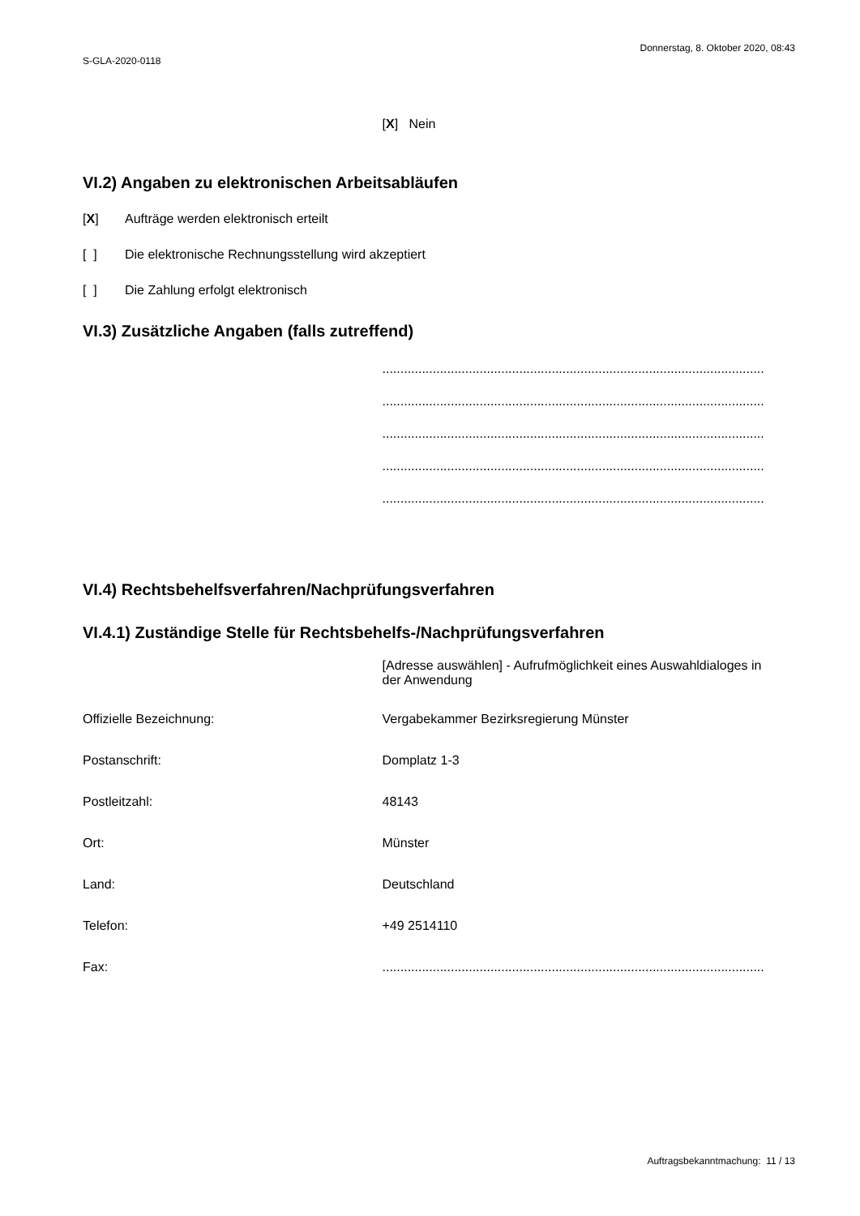S-GLA-2020-0118
Donnerstag, 8. Oktober 2020, 08:43
[X] Nein
VI.2) Angaben zu elektronischen Arbeitsabläufen
[X] Aufträge werden elektronisch erteilt
[ ] Die elektronische Rechnungsstellung wird akzeptiert
[ ] Die Zahlung erfolgt elektronisch
VI.3) Zusätzliche Angaben (falls zutreffend)
..........................................................................................................
..........................................................................................................
..........................................................................................................
..........................................................................................................
..........................................................................................................
VI.4) Rechtsbehelfsverfahren/Nachprüfungsverfahren
VI.4.1) Zuständige Stelle für Rechtsbehelfs-/Nachprüfungsverfahren
[Adresse auswählen] - Aufrufmöglichkeit eines Auswahldialoges in der Anwendung
Offizielle Bezeichnung: Vergabekammer Bezirksregierung Münster
Postanschrift: Domplatz 1-3
Postleitzahl: 48143
Ort: Münster
Land: Deutschland
Telefon: +49 2514110
Fax: ..........................................................................................................
Auftragsbekanntmachung: 11 / 13